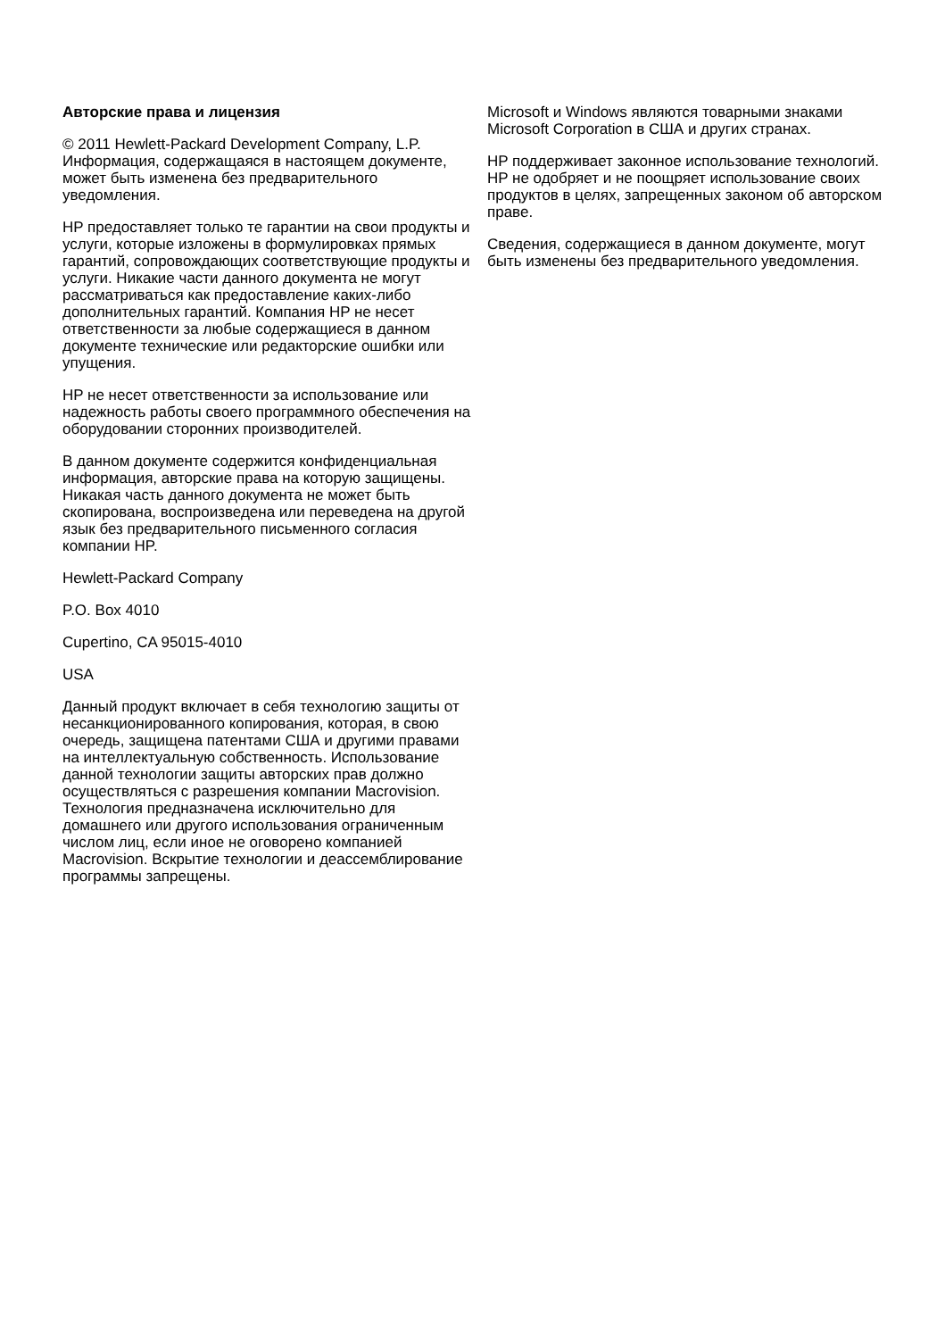Авторские права и лицензия
© 2011 Hewlett-Packard Development Company, L.P. Информация, содержащаяся в настоящем документе, может быть изменена без предварительного уведомления.
HP предоставляет только те гарантии на свои продукты и услуги, которые изложены в формулировках прямых гарантий, сопровождающих соответствующие продукты и услуги. Никакие части данного документа не могут рассматриваться как предоставление каких-либо дополнительных гарантий. Компания HP не несет ответственности за любые содержащиеся в данном документе технические или редакторские ошибки или упущения.
HP не несет ответственности за использование или надежность работы своего программного обеспечения на оборудовании сторонних производителей.
В данном документе содержится конфиденциальная информация, авторские права на которую защищены. Никакая часть данного документа не может быть скопирована, воспроизведена или переведена на другой язык без предварительного письменного согласия компании HP.
Hewlett-Packard Company
P.O. Box 4010
Cupertino, CA 95015-4010
USA
Данный продукт включает в себя технологию защиты от несанкционированного копирования, которая, в свою очередь, защищена патентами США и другими правами на интеллектуальную собственность. Использование данной технологии защиты авторских прав должно осуществляться с разрешения компании Macrovision. Технология предназначена исключительно для домашнего или другого использования ограниченным числом лиц, если иное не оговорено компанией Macrovision. Вскрытие технологии и деассемблирование программы запрещены.
Microsoft и Windows являются товарными знаками Microsoft Corporation в США и других странах.
HP поддерживает законное использование технологий. HP не одобряет и не поощряет использование своих продуктов в целях, запрещенных законом об авторском праве.
Сведения, содержащиеся в данном документе, могут быть изменены без предварительного уведомления.